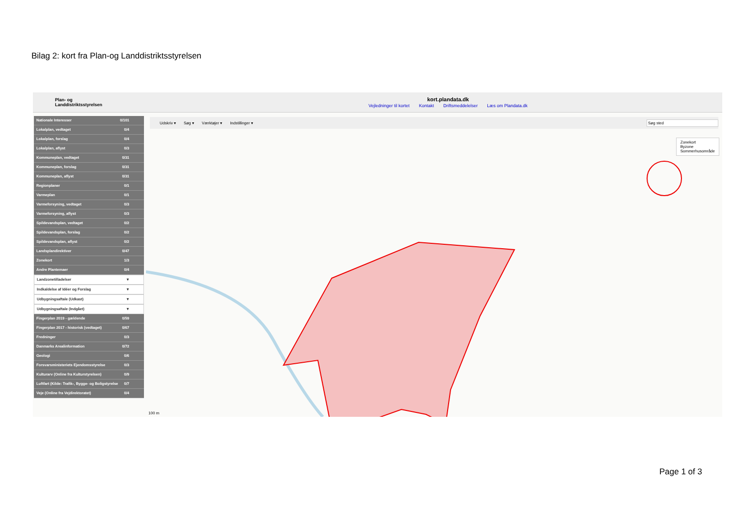Bilag 2: kort fra Plan-og Landdistriktsstyrelsen
Plan- og
Landdistriktsstyrelsen
kort.plandata.dk
Vejledninger til kortet Kontakt Driftsmeddelelser Læs om Plandata.dk
Nationale Interesser 0/101
Lokalplan, vedtaget 0/4
Lokalplan, forslag 0/4
Lokalplan, aflyst 0/3
Kommuneplan, vedtaget 0/31
Kommuneplan, forslag 0/31
Kommuneplan, aflyst 0/31
Regionplaner 0/1
Varmeplan 0/1
Varmeforsyning, vedtaget 0/3
Varmeforsyning, aflyst 0/3
Spildevandsplan, vedtaget 0/2
Spildevandsplan, forslag 0/2
Spildevandsplan, aflyst 0/2
Landsplandirektiver 0/47
Zonekort 1/3
Andre Plantemaer 0/4
Landzonetilladelser ▾
Indkaldelse af Idéer og Forslag ▾
Udbygningsaftale (Udkast) ▾
Udbygningsaftale (Indgået) ▾
Fingerplan 2019 - gældende 0/59
Fingerplan 2017 - historisk (vedtaget) 0/67
Fredninger 0/3
Danmarks Arealinformation 0/72
Geologi 0/6
Forsvarsministeriets Ejendomsstyrelse 0/3
Kulturarv (Online fra Kulturstyrelsen) 0/9
Luftfart (Kilde: Trafik-, Bygge- og Boligstyrelse 0/7
Veje (Online fra Vejdirektoratet) 0/4
Udskriv ▾ Søg ▾ Værktøjer ▾ Indstillinger ▾ Søg sted
100 m
Zonekort
Byzone
Sommerhusområde
Page 1 of 3